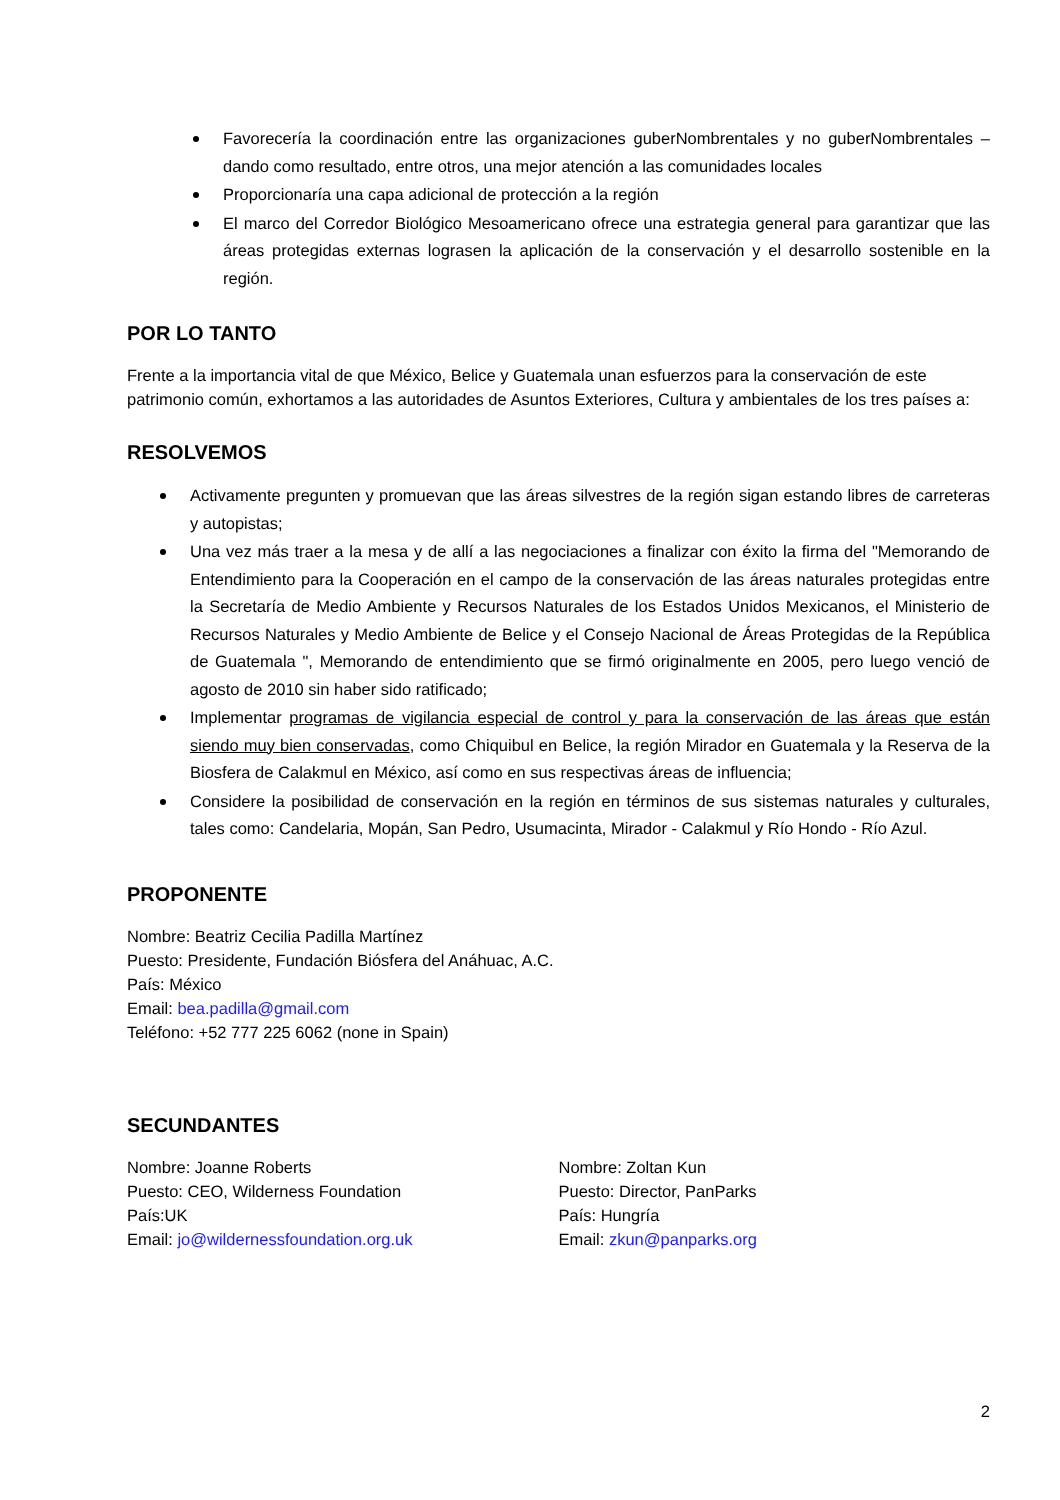Favorecería la coordinación entre las organizaciones guberNombrentales y no guberNombrentales – dando como resultado, entre otros, una mejor atención a las comunidades locales
Proporcionaría una capa adicional de protección a la región
El marco del Corredor Biológico Mesoamericano ofrece una estrategia general para garantizar que las áreas protegidas externas lograsen la aplicación de la conservación y el desarrollo sostenible en la región.
POR LO TANTO
Frente a la importancia vital de que México, Belice y Guatemala unan esfuerzos para la conservación de este patrimonio común, exhortamos a las autoridades de Asuntos Exteriores, Cultura y ambientales de los tres países a:
RESOLVEMOS
Activamente pregunten y promuevan que las áreas silvestres de la región sigan estando libres de carreteras y autopistas;
Una vez más traer a la mesa y de allí a las negociaciones a finalizar con éxito la firma del "Memorando de Entendimiento para la Cooperación en el campo de la conservación de las áreas naturales protegidas entre la Secretaría de Medio Ambiente y Recursos Naturales de los Estados Unidos Mexicanos, el Ministerio de Recursos Naturales y Medio Ambiente de Belice y el Consejo Nacional de Áreas Protegidas de la República de Guatemala ", Memorando de entendimiento que se firmó originalmente en 2005, pero luego venció de agosto de 2010 sin haber sido ratificado;
Implementar programas de vigilancia especial de control y para la conservación de las áreas que están siendo muy bien conservadas, como Chiquibul en Belice, la región Mirador en Guatemala y la Reserva de la Biosfera de Calakmul en México, así como en sus respectivas áreas de influencia;
Considere la posibilidad de conservación en la región en términos de sus sistemas naturales y culturales, tales como: Candelaria, Mopán, San Pedro, Usumacinta, Mirador - Calakmul y Río Hondo - Río Azul.
PROPONENTE
Nombre: Beatriz Cecilia Padilla Martínez
Puesto: Presidente, Fundación Biósfera del Anáhuac, A.C.
País: México
Email: bea.padilla@gmail.com
Teléfono: +52 777 225 6062 (none in Spain)
SECUNDANTES
Nombre: Joanne Roberts
Puesto: CEO, Wilderness Foundation
País:UK
Email: jo@wildernessfoundation.org.uk
Nombre: Zoltan Kun
Puesto: Director, PanParks
País: Hungría
Email: zkun@panparks.org
2